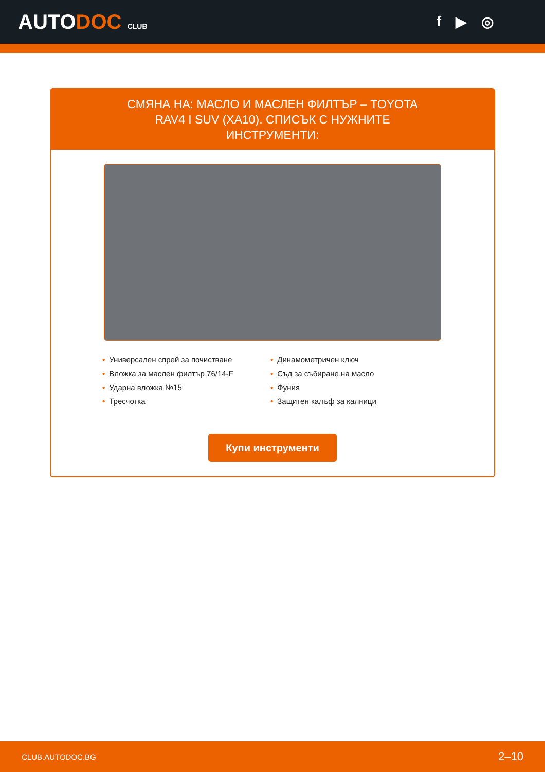AUTODOC CLUB
f ▶ ◎
СМЯНА НА: МАСЛО И МАСЛЕН ФИЛТЪР – TOYOTA RAV4 I SUV (XA10). СПИСЪК С НУЖНИТЕ ИНСТРУМЕНТИ:
• Универсален спрей за почистване
• Динамометричен ключ
• Вложка за маслен филтър 76/14-F
• Съд за събиране на масло
• Ударна вложка №15
• Фуния
• Тресчотка
• Защитен калъф за калници
Купи инструменти
CLUB.AUTODOC.BG 2–10